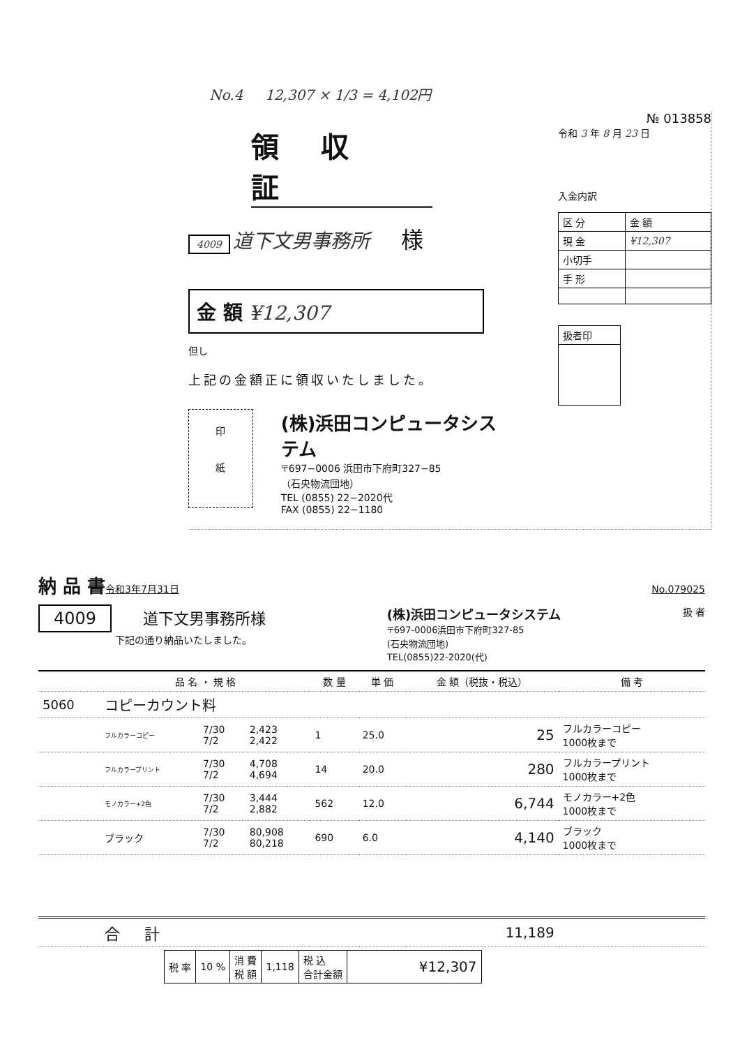No.4 12,307 × 1/3 = 4,102円
領収証
4009 道下文男事務所 様
金 額 ¥12,307
但し
上記の金額正に領収いたしました。
印
紙
(株)浜田コンピュータシステム
〒697−0006 浜田市下府町327−85
（石央物流団地）
TEL (0855) 22−2020代
FAX (0855) 22−1180
№ 013858
令和 3 年 8 月 23 日
入金内訳
| 区 分 | 金 額 |
| 現 金 | ¥12,307 |
| 小切手 | |
| 手 形 | |
| 扱者印 |
納 品 書 令和3年7月31日 No.079025
4009 道下文男事務所様
下記の通り納品いたしました。
(株)浜田コンピュータシステム
〒697-0006浜田市下府町327-85
(石央物流団地)
TEL(0855)22-2020(代)
扱 者
| | 品 名 ・ 規 格 | | | 数 量 | 単 価 | 金 額（税抜・税込） | 備 考 |
| --- | --- | --- | --- | --- | --- | --- | --- |
| 5060 | コピーカウント料 | | | | | | |
| | フルカラーコピー | 7/30 7/2 | 2,423 2,422 | 1 | 25.0 | 25 | フルカラーコピー 1000枚まで |
| | フルカラープリント | 7/30 7/2 | 4,708 4,694 | 14 | 20.0 | 280 | フルカラープリント 1000枚まで |
| | モノカラー+2色 | 7/30 7/2 | 3,444 2,882 | 562 | 12.0 | 6,744 | モノカラー+2色 1000枚まで |
| | ブラック | 7/30 7/2 | 80,908 80,218 | 690 | 6.0 | 4,140 | ブラック 1000枚まで |
| | 合 計 | | | | | 11,189 | |
| 税 率 | 10 % | 消 費 税 額 | 1,118 | 税 込 合計金額 | ¥12,307 |